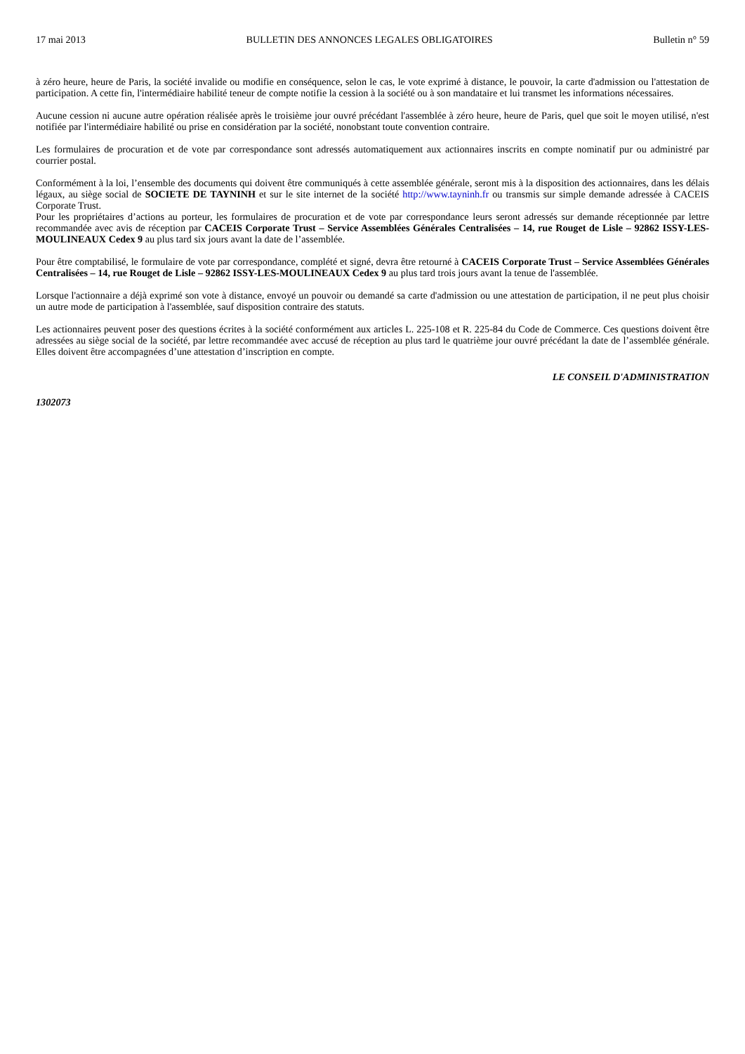17 mai 2013 BULLETIN DES ANNONCES LEGALES OBLIGATOIRES Bulletin n° 59
à zéro heure, heure de Paris, la société invalide ou modifie en conséquence, selon le cas, le vote exprimé à distance, le pouvoir, la carte d'admission ou l'attestation de participation. A cette fin, l'intermédiaire habilité teneur de compte notifie la cession à la société ou à son mandataire et lui transmet les informations nécessaires.
Aucune cession ni aucune autre opération réalisée après le troisième jour ouvré précédant l'assemblée à zéro heure, heure de Paris, quel que soit le moyen utilisé, n'est notifiée par l'intermédiaire habilité ou prise en considération par la société, nonobstant toute convention contraire.
Les formulaires de procuration et de vote par correspondance sont adressés automatiquement aux actionnaires inscrits en compte nominatif pur ou administré par courrier postal.
Conformément à la loi, l’ensemble des documents qui doivent être communiqués à cette assemblée générale, seront mis à la disposition des actionnaires, dans les délais légaux, au siège social de SOCIETE DE TAYNINH et sur le site internet de la société http://www.tayninh.fr ou transmis sur simple demande adressée à CACEIS Corporate Trust.
Pour les propriétaires d’actions au porteur, les formulaires de procuration et de vote par correspondance leurs seront adressés sur demande réceptionnée par lettre recommandée avec avis de réception par CACEIS Corporate Trust – Service Assemblées Générales Centralisées – 14, rue Rouget de Lisle – 92862 ISSY-LES-MOULINEAUX Cedex 9 au plus tard six jours avant la date de l’assemblée.
Pour être comptabilisé, le formulaire de vote par correspondance, complété et signé, devra être retourné à CACEIS Corporate Trust – Service Assemblées Générales Centralisées – 14, rue Rouget de Lisle – 92862 ISSY-LES-MOULINEAUX Cedex 9 au plus tard trois jours avant la tenue de l'assemblée.
Lorsque l'actionnaire a déjà exprimé son vote à distance, envoyé un pouvoir ou demandé sa carte d'admission ou une attestation de participation, il ne peut plus choisir un autre mode de participation à l'assemblée, sauf disposition contraire des statuts.
Les actionnaires peuvent poser des questions écrites à la société conformément aux articles L. 225-108 et R. 225-84 du Code de Commerce. Ces questions doivent être adressées au siège social de la société, par lettre recommandée avec accusé de réception au plus tard le quatrième jour ouvré précédant la date de l’assemblée générale. Elles doivent être accompagnées d’une attestation d’inscription en compte.
LE CONSEIL D'ADMINISTRATION
1302073